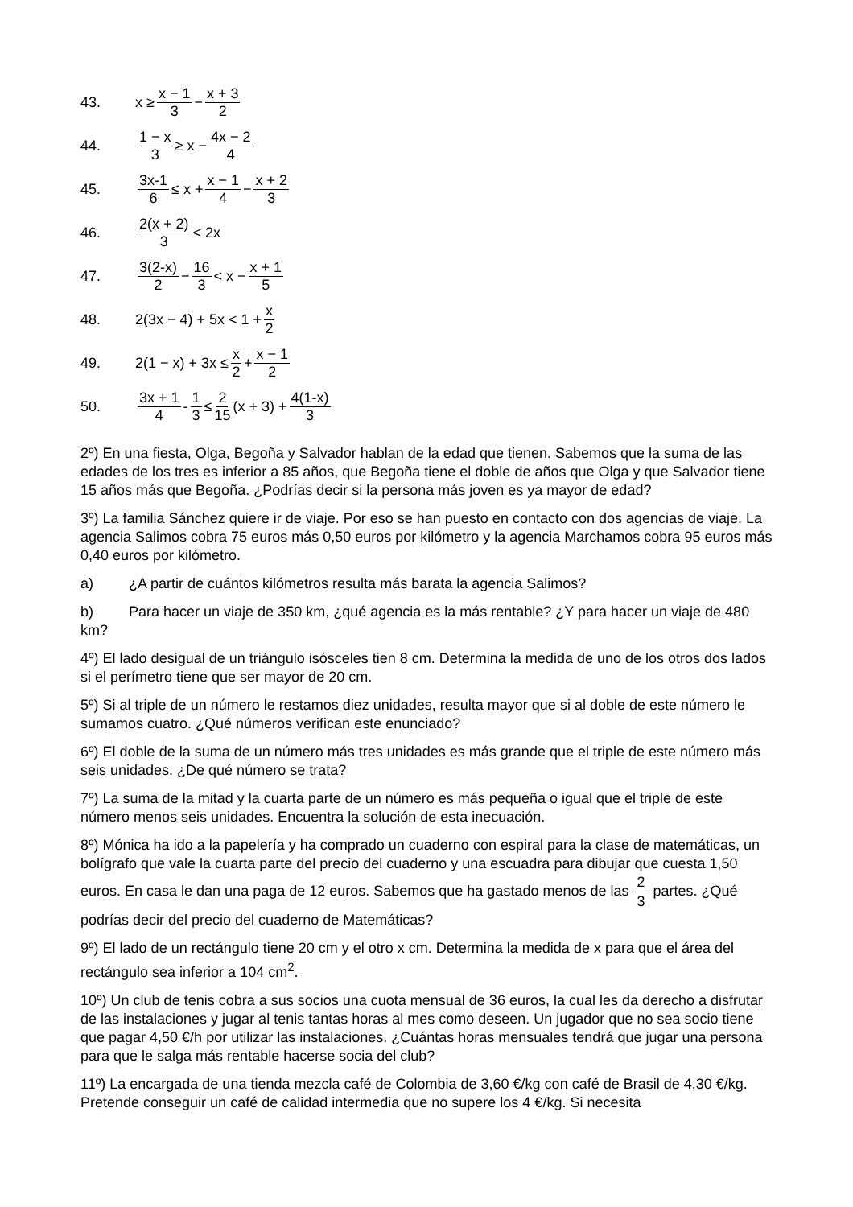43. x ≥ x − 1 3 − x + 3 2
44. 1 − x 3 ≥ x − 4x − 2 4
45. 3x-1 6 ≤ x + x − 1 4 − x + 2 3
46. 2(x + 2) 3 < 2x
47. 3(2-x) 2 − 16 3 < x − x + 1 5
48. 2(3x − 4) + 5x < 1 + x 2
49. 2(1 − x) + 3x ≤ x 2 + x − 1 2
50. 3x + 1 4 - 1 3 ≤ 2 15 (x + 3) + 4(1-x) 3
2º) En una fiesta, Olga, Begoña y Salvador hablan de la edad que tienen. Sabemos que la suma de las edades de los tres es inferior a 85 años, que Begoña tiene el doble de años que Olga y que Salvador tiene 15 años más que Begoña. ¿Podrías decir si la persona más joven es ya mayor de edad?
3º) La familia Sánchez quiere ir de viaje. Por eso se han puesto en contacto con dos agencias de viaje. La agencia Salimos cobra 75 euros más 0,50 euros por kilómetro y la agencia Marchamos cobra 95 euros más 0,40 euros por kilómetro.
a) ¿A partir de cuántos kilómetros resulta más barata la agencia Salimos?
b) Para hacer un viaje de 350 km, ¿qué agencia es la más rentable? ¿Y para hacer un viaje de 480 km?
4º) El lado desigual de un triángulo isósceles tien 8 cm. Determina la medida de uno de los otros dos lados si el perímetro tiene que ser mayor de 20 cm.
5º) Si al triple de un número le restamos diez unidades, resulta mayor que si al doble de este número le sumamos cuatro. ¿Qué números verifican este enunciado?
6º) El doble de la suma de un número más tres unidades es más grande que el triple de este número más seis unidades. ¿De qué número se trata?
7º) La suma de la mitad y la cuarta parte de un número es más pequeña o igual que el triple de este número menos seis unidades. Encuentra la solución de esta inecuación.
8º) Mónica ha ido a la papelería y ha comprado un cuaderno con espiral para la clase de matemáticas, un bolígrafo que vale la cuarta parte del precio del cuaderno y una escuadra para dibujar que cuesta 1,50 euros. En casa le dan una paga de 12 euros. Sabemos que ha gastado menos de las 2 3 partes. ¿Qué podrías decir del precio del cuaderno de Matemáticas?
9º) El lado de un rectángulo tiene 20 cm y el otro x cm. Determina la medida de x para que el área del rectángulo sea inferior a 104 cm<sup>2</sup>.
10º) Un club de tenis cobra a sus socios una cuota mensual de 36 euros, la cual les da derecho a disfrutar de las instalaciones y jugar al tenis tantas horas al mes como deseen. Un jugador que no sea socio tiene que pagar 4,50 €/h por utilizar las instalaciones. ¿Cuántas horas mensuales tendrá que jugar una persona para que le salga más rentable hacerse socia del club?
11º) La encargada de una tienda mezcla café de Colombia de 3,60 €/kg con café de Brasil de 4,30 €/kg. Pretende conseguir un café de calidad intermedia que no supere los 4 €/kg. Si necesita